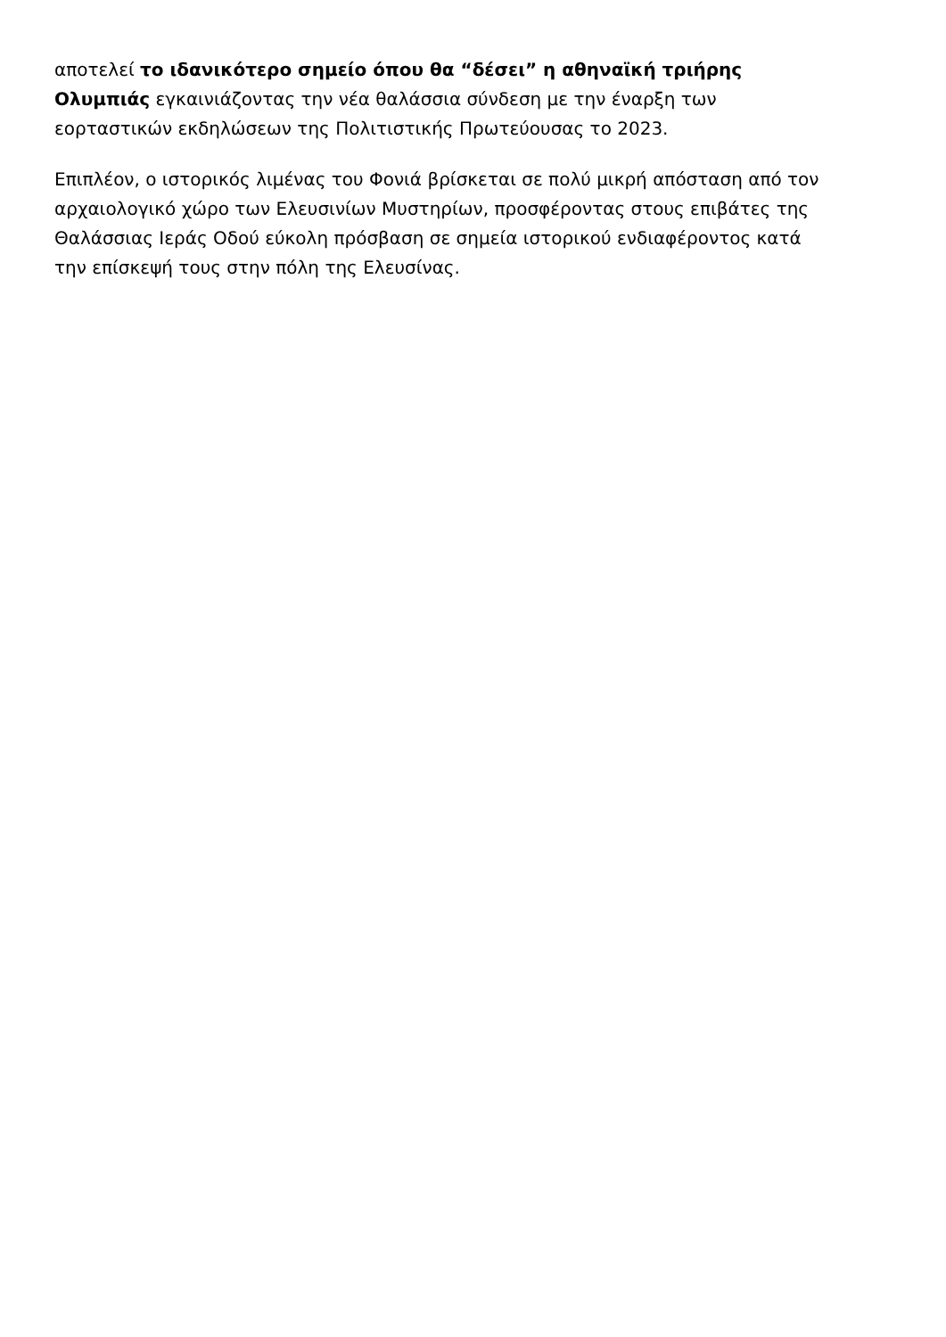αποτελεί το ιδανικότερο σημείο όπου θα “δέσει” η αθηναϊκή τριήρης
Ολυμπιάς εγκαινιάζοντας την νέα θαλάσσια σύνδεση με την έναρξη των
εορταστικών εκδηλώσεων της Πολιτιστικής Πρωτεύουσας το 2023.
Επιπλέον, ο ιστορικός λιμένας του Φονιά βρίσκεται σε πολύ μικρή απόσταση από τον
αρχαιολογικό χώρο των Ελευσινίων Μυστηρίων, προσφέροντας στους επιβάτες της
Θαλάσσιας Ιεράς Οδού εύκολη πρόσβαση σε σημεία ιστορικού ενδιαφέροντος κατά
την επίσκεψή τους στην πόλη της Ελευσίνας.